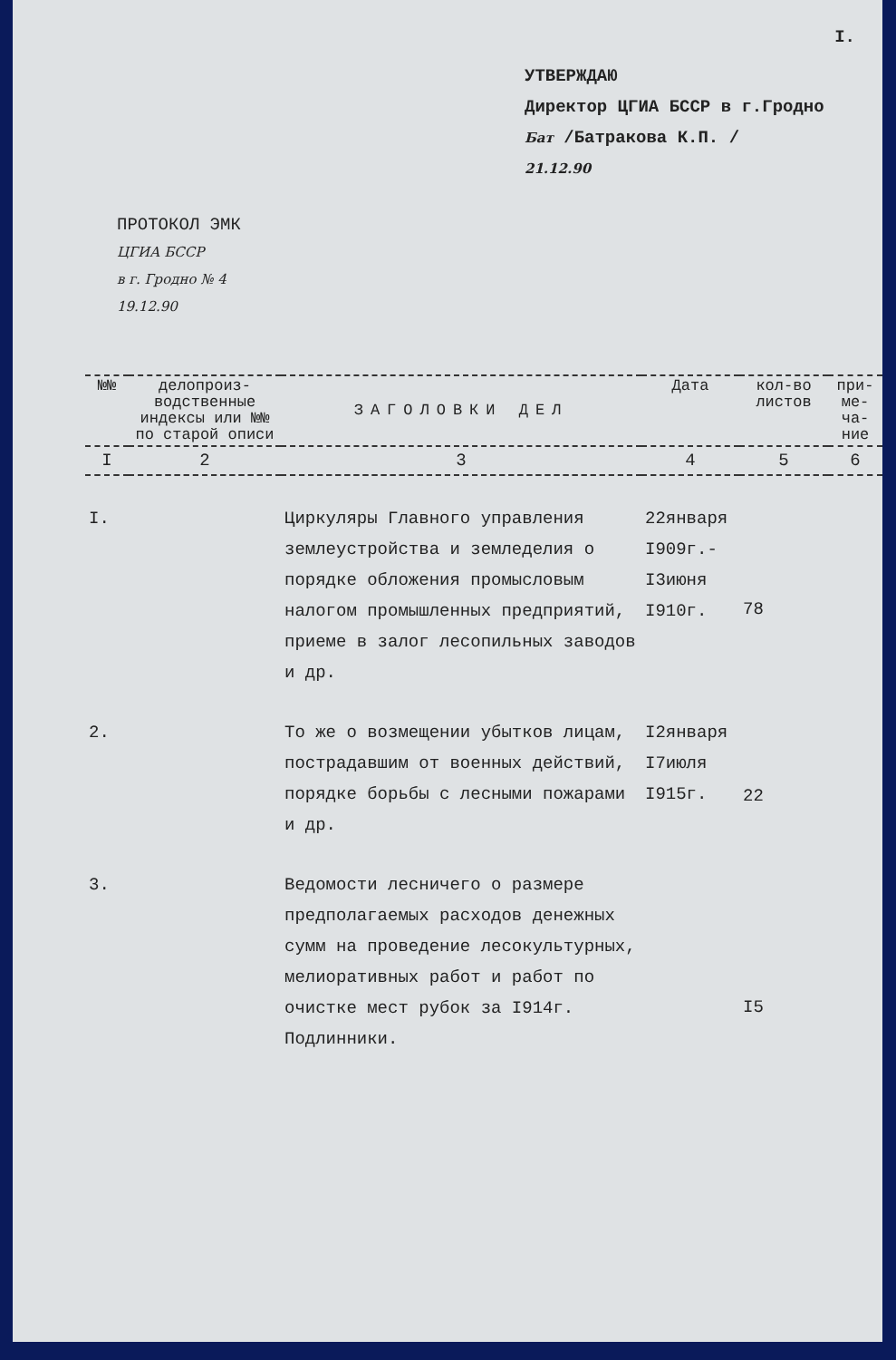I.
УТВЕРЖДАЮ
Директор ЦГИА БССР в г.Гродно
Бат /Батракова К.П. /
21.12.90
ПРОТОКОЛ ЭМК
ЦГИА БССР
в г. Гродно № 4
19.12.90
| №№ | делопроиз-водственные индексы или №№ по старой описи | ЗАГОЛОВКИ ДЕЛ | Дата | кол-во листов | при-ме-ча-ние |
| --- | --- | --- | --- | --- | --- |
| I | 2 | 3 | 4 | 5 | 6 |
| I. | | Циркуляры Главного управления землеустройства и земледелия о порядке обложения промысловым налогом промышленных предприятий, приеме в залог лесопильных заводов и др. | 22января I909г.- I3июня I910г. | 78 | |
| 2. | | То же о возмещении убытков лицам, пострадавшим от военных действий, порядке борьбы с лесными пожарами и др. | I2января I7июля I915г. | 22 | |
| 3. | | Ведомости лесничего о размере предполагаемых расходов денежных сумм на проведение лесокультурных, мелиоративных работ и работ по очистке мест рубок за I914г. Подлинники. | | I5 | |